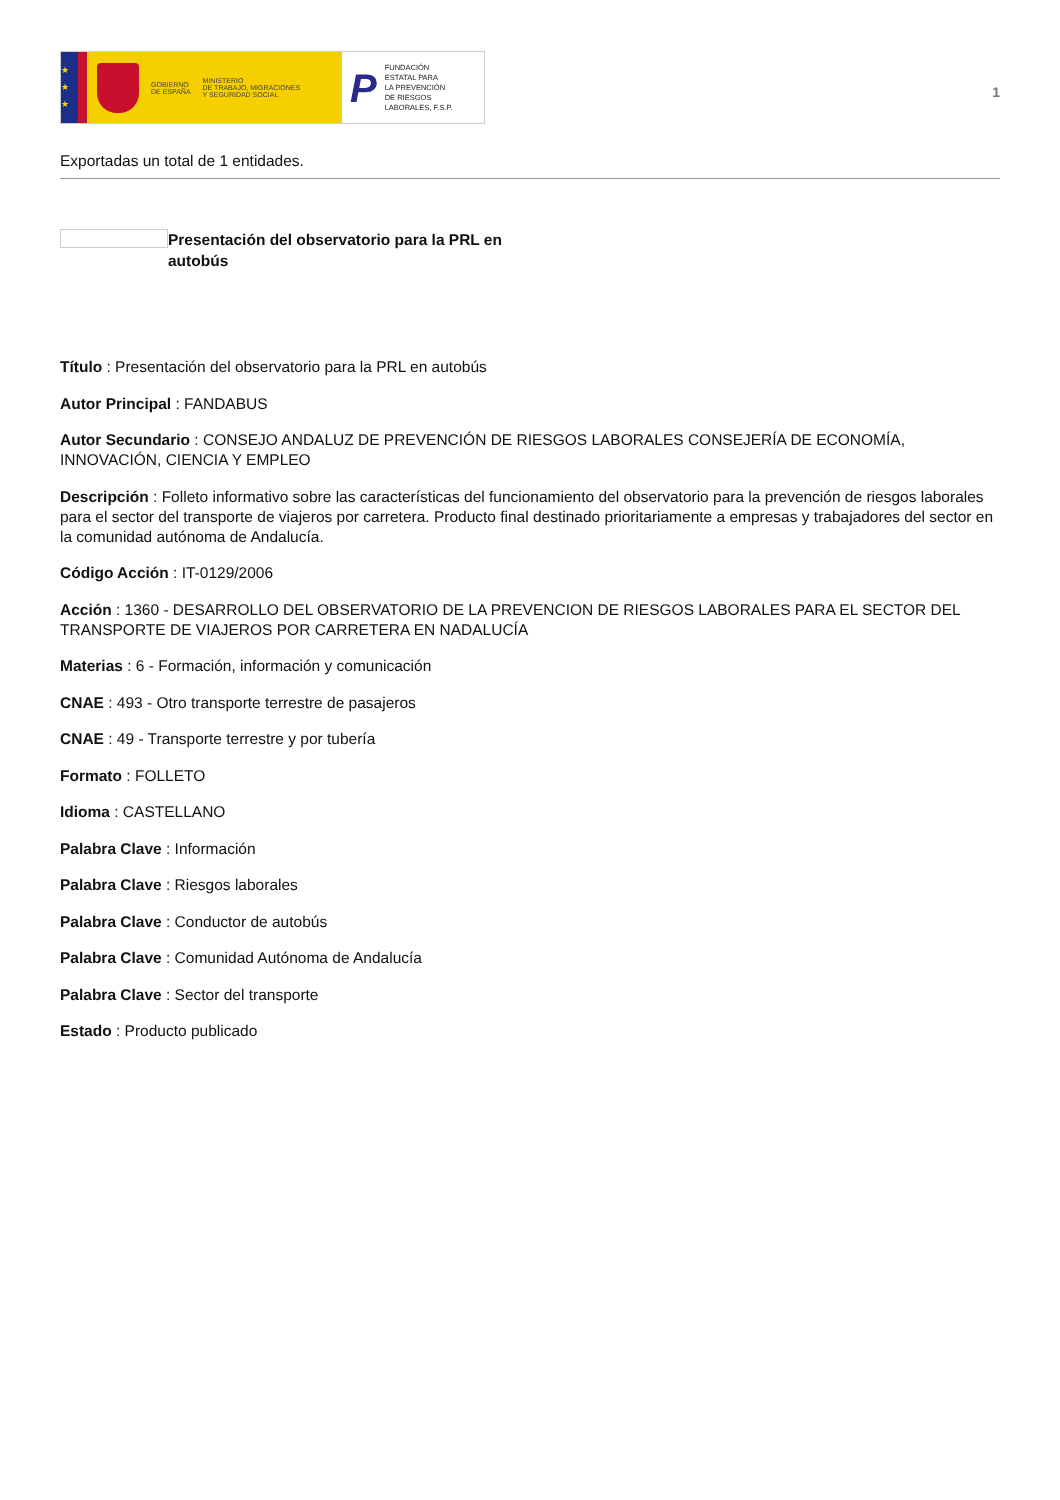★
★
★
GOBIERNO
DE ESPAÑA
MINISTERIO
DE TRABAJO, MIGRACIONES
Y SEGURIDAD SOCIAL
P
FUNDACIÓN
ESTATAL PARA
LA PREVENCIÓN
DE RIESGOS
LABORALES, F.S.P.
1
Exportadas un total de 1 entidades.
Presentación del observatorio para la PRL en autobús
Título : Presentación del observatorio para la PRL en autobús
Autor Principal : FANDABUS
Autor Secundario : CONSEJO ANDALUZ DE PREVENCIÓN DE RIESGOS LABORALES CONSEJERÍA DE ECONOMÍA, INNOVACIÓN, CIENCIA Y EMPLEO
Descripción : Folleto informativo sobre las características del funcionamiento del observatorio para la prevención de riesgos laborales para el sector del transporte de viajeros por carretera. Producto final destinado prioritariamente a empresas y trabajadores del sector en la comunidad autónoma de Andalucía.
Código Acción : IT-0129/2006
Acción : 1360 - DESARROLLO DEL OBSERVATORIO DE LA PREVENCION DE RIESGOS LABORALES PARA EL SECTOR DEL TRANSPORTE DE VIAJEROS POR CARRETERA EN NADALUCÍA
Materias : 6 - Formación, información y comunicación
CNAE : 493 - Otro transporte terrestre de pasajeros
CNAE : 49 - Transporte terrestre y por tubería
Formato : FOLLETO
Idioma : CASTELLANO
Palabra Clave : Información
Palabra Clave : Riesgos laborales
Palabra Clave : Conductor de autobús
Palabra Clave : Comunidad Autónoma de Andalucía
Palabra Clave : Sector del transporte
Estado : Producto publicado